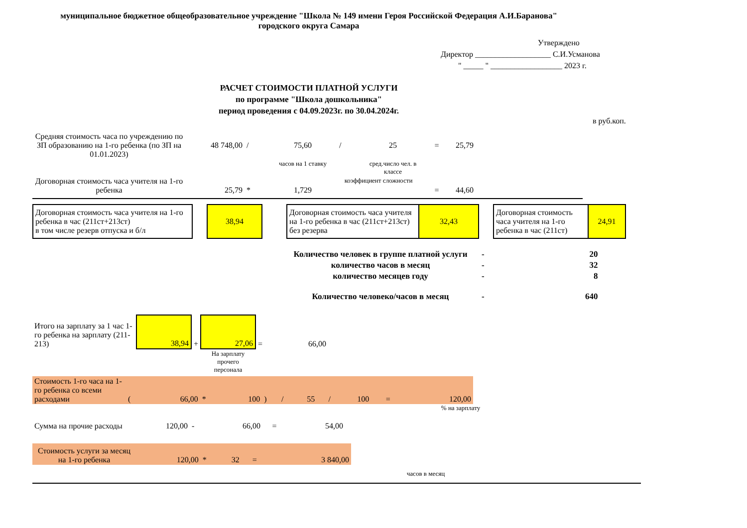муниципальное бюджетное общеобразовательное учреждение "Школа № 149 имени Героя Российской Федерация А.И.Баранова"
городского округа Самара
Утверждено
Директор ___________________ С.И.Усманова
" _____ " __________________ 2023 г.
РАСЧЕТ СТОИМОСТИ ПЛАТНОЙ УСЛУГИ
по программе "Школа дошкольника"
период проведения с 04.09.2023г. по 30.04.2024г.
в руб.коп.
| Средняя стоимость часа по учреждению по ЗП образованию на 1-го ребенка (по ЗП на 01.01.2023) | 48 748,00 | / | 75,60 | / | 25 | = | 25,79 |
| | | | часов на 1 ставку | | сред.число чел. в классе | | |
| Договорная стоимость часа учителя на 1-го ребенка | 25,79 | * | 1,729 | коэффициент сложности | | = | 44,60 |
| Договорная стоимость часа учителя на 1-го ребенка в час (211ст+213ст) в том числе резерв отпуска и б/л | | 38,94 | | Договорная стоимость часа учителя на 1-го ребенка в час (211ст+213ст) без резерва | 32,43 | | Договорная стоимость часа учителя на 1-го ребенка в час (211ст) | 24,91 |
| Количество человек в группе платной услуги | - | 20 |
| количество часов в месяц | - | 32 |
| количество месяцев году | - | 8 |
| Количество человеко/часов в месяц | - | 640 |
| Итого на зарплату за 1 час 1-го ребенка на зарплату (211-213) | 38,94 | + | 27,06 | = | 66,00 |
| | | | На зарплату прочего персонала | | |
| Стоимость 1-го часа на 1-го ребенка со всеми расходами | ( | 66,00 | * | 100 | ) | / | 55 | / | 100 | = | 120,00 |
% на зарплату
| Сумма на прочие расходы | 120,00 | - | 66,00 | = | 54,00 |
| Стоимость услуги за месяц на 1-го ребенка | 120,00 | * | 32 | = | 3 840,00 |
часов в месяц